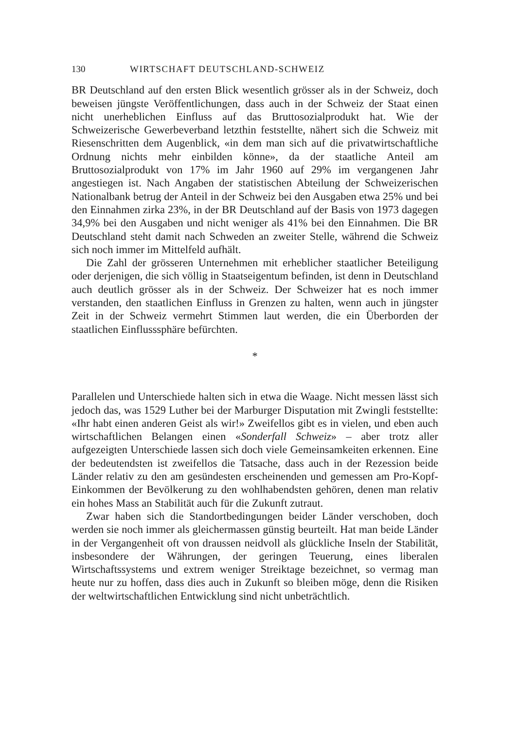130 WIRTSCHAFT DEUTSCHLAND-SCHWEIZ
BR Deutschland auf den ersten Blick wesentlich grösser als in der Schweiz, doch beweisen jüngste Veröffentlichungen, dass auch in der Schweiz der Staat einen nicht unerheblichen Einfluss auf das Bruttosozialprodukt hat. Wie der Schweizerische Gewerbeverband letzthin feststellte, nähert sich die Schweiz mit Riesenschritten dem Augenblick, «in dem man sich auf die privatwirtschaftliche Ordnung nichts mehr einbilden könne», da der staatliche Anteil am Bruttosozialprodukt von 17% im Jahr 1960 auf 29% im vergangenen Jahr angestiegen ist. Nach Angaben der statistischen Abteilung der Schweizerischen Nationalbank betrug der Anteil in der Schweiz bei den Ausgaben etwa 25% und bei den Einnahmen zirka 23%, in der BR Deutschland auf der Basis von 1973 dagegen 34,9% bei den Ausgaben und nicht weniger als 41% bei den Einnahmen. Die BR Deutschland steht damit nach Schweden an zweiter Stelle, während die Schweiz sich noch immer im Mittelfeld aufhält.
Die Zahl der grösseren Unternehmen mit erheblicher staatlicher Beteiligung oder derjenigen, die sich völlig in Staatseigentum befinden, ist denn in Deutschland auch deutlich grösser als in der Schweiz. Der Schweizer hat es noch immer verstanden, den staatlichen Einfluss in Grenzen zu halten, wenn auch in jüngster Zeit in der Schweiz vermehrt Stimmen laut werden, die ein Überborden der staatlichen Einflusssphäre befürchten.
*
Parallelen und Unterschiede halten sich in etwa die Waage. Nicht messen lässt sich jedoch das, was 1529 Luther bei der Marburger Disputation mit Zwingli feststellte: «Ihr habt einen anderen Geist als wir!» Zweifellos gibt es in vielen, und eben auch wirtschaftlichen Belangen einen «Sonderfall Schweiz» – aber trotz aller aufgezeigten Unterschiede lassen sich doch viele Gemeinsamkeiten erkennen. Eine der bedeutendsten ist zweifellos die Tatsache, dass auch in der Rezession beide Länder relativ zu den am gesündesten erscheinenden und gemessen am Pro-Kopf-Einkommen der Bevölkerung zu den wohlhabendsten gehören, denen man relativ ein hohes Mass an Stabilität auch für die Zukunft zutraut.
Zwar haben sich die Standortbedingungen beider Länder verschoben, doch werden sie noch immer als gleichermassen günstig beurteilt. Hat man beide Länder in der Vergangenheit oft von draussen neidvoll als glückliche Inseln der Stabilität, insbesondere der Währungen, der geringen Teuerung, eines liberalen Wirtschaftssystems und extrem weniger Streiktage bezeichnet, so vermag man heute nur zu hoffen, dass dies auch in Zukunft so bleiben möge, denn die Risiken der weltwirtschaftlichen Entwicklung sind nicht unbeträchtlich.